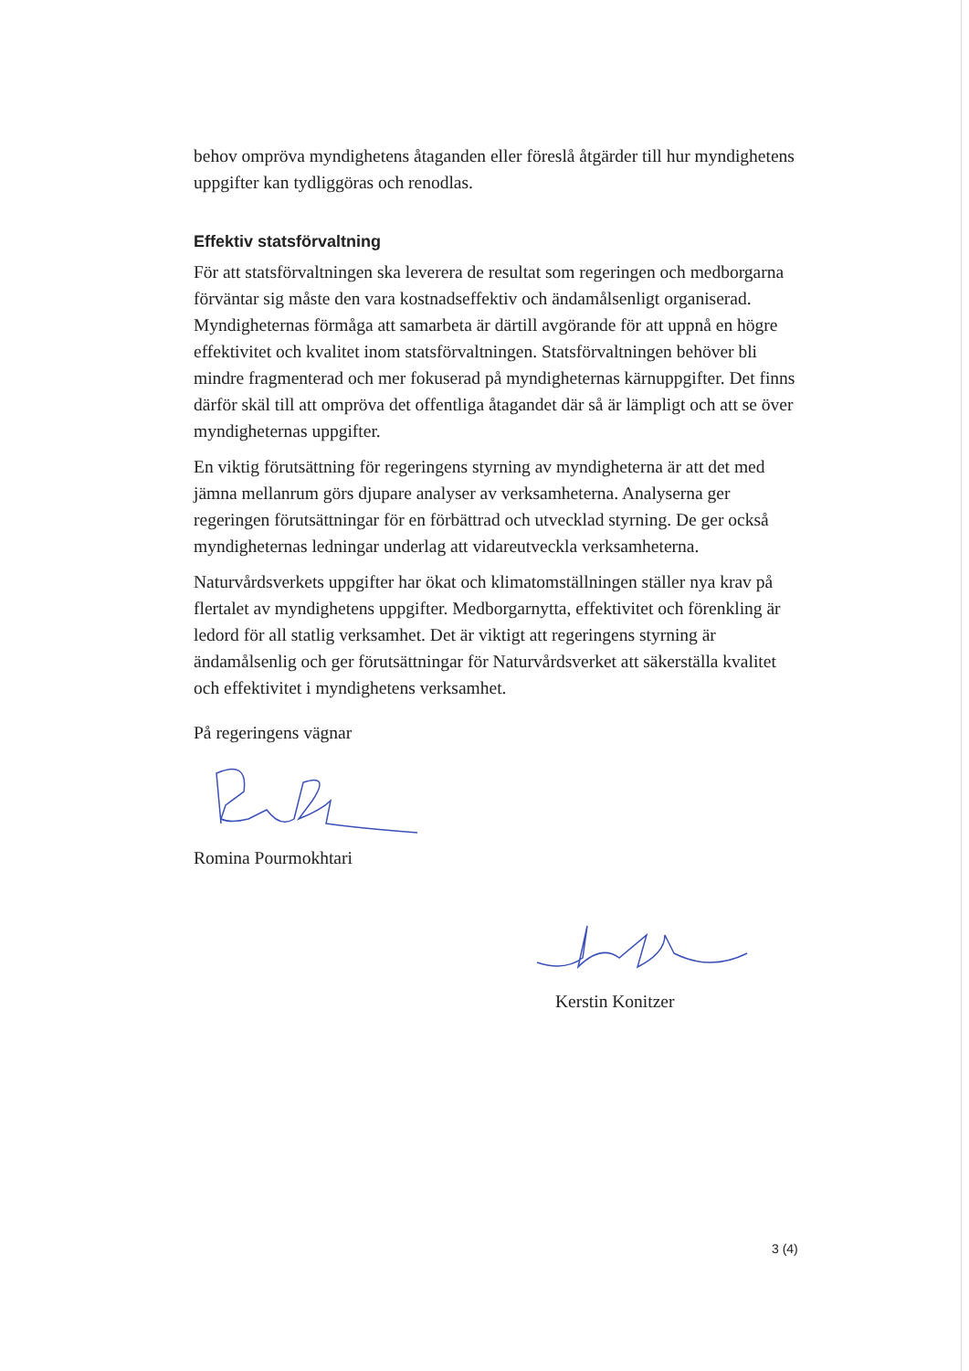behov ompröva myndighetens åtaganden eller föreslå åtgärder till hur myndighetens uppgifter kan tydliggöras och renodlas.
Effektiv statsförvaltning
För att statsförvaltningen ska leverera de resultat som regeringen och medborgarna förväntar sig måste den vara kostnadseffektiv och ändamålsenligt organiserad. Myndigheternas förmåga att samarbeta är därtill avgörande för att uppnå en högre effektivitet och kvalitet inom statsförvaltningen. Statsförvaltningen behöver bli mindre fragmenterad och mer fokuserad på myndigheternas kärnuppgifter. Det finns därför skäl till att ompröva det offentliga åtagandet där så är lämpligt och att se över myndigheternas uppgifter.
En viktig förutsättning för regeringens styrning av myndigheterna är att det med jämna mellanrum görs djupare analyser av verksamheterna. Analyserna ger regeringen förutsättningar för en förbättrad och utvecklad styrning. De ger också myndigheternas ledningar underlag att vidareutveckla verksamheterna.
Naturvårdsverkets uppgifter har ökat och klimatomställningen ställer nya krav på flertalet av myndighetens uppgifter. Medborgarnytta, effektivitet och förenkling är ledord för all statlig verksamhet. Det är viktigt att regeringens styrning är ändamålsenlig och ger förutsättningar för Naturvårdsverket att säkerställa kvalitet och effektivitet i myndighetens verksamhet.
På regeringens vägnar
Romina Pourmokhtari
Kerstin Konitzer
3 (4)